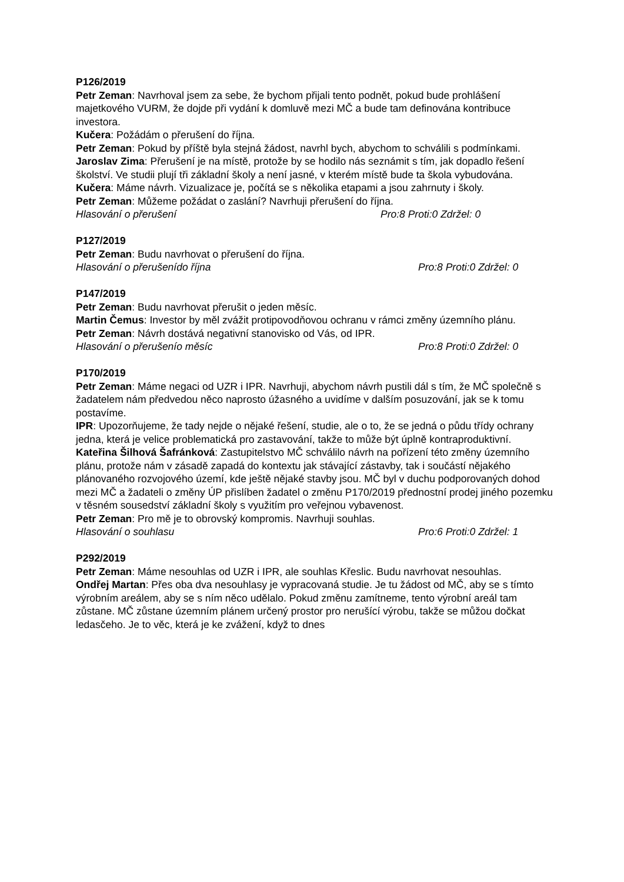P126/2019
Petr Zeman: Navrhoval jsem za sebe, že bychom přijali tento podnět, pokud bude prohlášení majetkového VURM, že dojde při vydání k domluvě mezi MČ a bude tam definována kontribuce investora.
Kučera: Požádám o přerušení do října.
Petr Zeman: Pokud by příště byla stejná žádost, navrhl bych, abychom to schválili s podmínkami.
Jaroslav Zima: Přerušení je na místě, protože by se hodilo nás seznámit s tím, jak dopadlo řešení školství. Ve studii plují tři základní školy a není jasné, v kterém místě bude ta škola vybudována.
Kučera: Máme návrh. Vizualizace je, počítá se s několika etapami a jsou zahrnuty i školy.
Petr Zeman: Můžeme požádat o zaslání? Navrhuji přerušení do října.
Hlasování o přerušení Pro:8 Proti:0 Zdržel: 0
P127/2019
Petr Zeman: Budu navrhovat o přerušení do října.
Hlasování o přerušenído října Pro:8 Proti:0 Zdržel: 0
P147/2019
Petr Zeman: Budu navrhovat přerušit o jeden měsíc.
Martin Čemus: Investor by měl zvážit protipovodňovou ochranu v rámci změny územního plánu.
Petr Zeman: Návrh dostává negativní stanovisko od Vás, od IPR.
Hlasování o přerušenío měsíc Pro:8 Proti:0 Zdržel: 0
P170/2019
Petr Zeman: Máme negaci od UZR i IPR. Navrhuji, abychom návrh pustili dál s tím, že MČ společně s žadatelem nám předvedou něco naprosto úžasného a uvidíme v dalším posuzování, jak se k tomu postavíme.
IPR: Upozorňujeme, že tady nejde o nějaké řešení, studie, ale o to, že se jedná o půdu třídy ochrany jedna, která je velice problematická pro zastavování, takže to může být úplně kontraproduktivní.
Kateřina Šilhová Šafránková: Zastupitelstvo MČ schválilo návrh na pořízení této změny územního plánu, protože nám v zásadě zapadá do kontextu jak stávající zástavby, tak i součástí nějakého plánovaného rozvojového území, kde ještě nějaké stavby jsou. MČ byl v duchu podporovaných dohod mezi MČ a žadateli o změny ÚP přislíben žadatel o změnu P170/2019 přednostní prodej jiného pozemku v těsném sousedství základní školy s využitím pro veřejnou vybavenost.
Petr Zeman: Pro mě je to obrovský kompromis. Navrhuji souhlas.
Hlasování o souhlasu Pro:6 Proti:0 Zdržel: 1
P292/2019
Petr Zeman: Máme nesouhlas od UZR i IPR, ale souhlas Křeslic. Budu navrhovat nesouhlas.
Ondřej Martan: Přes oba dva nesouhlasy je vypracovaná studie. Je tu žádost od MČ, aby se s tímto výrobním areálem, aby se s ním něco udělalo. Pokud změnu zamítneme, tento výrobní areál tam zůstane. MČ zůstane územním plánem určený prostor pro nerušící výrobu, takže se můžou dočkat ledasčeho. Je to věc, která je ke zvážení, když to dnes